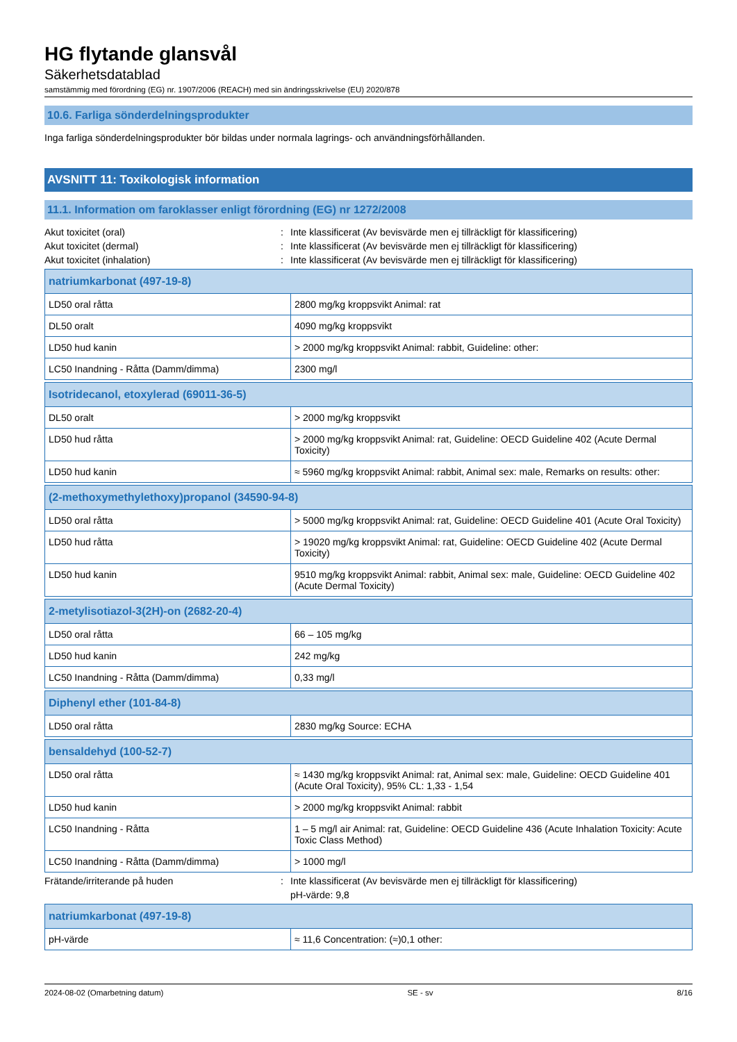HG flytande glansvål
Säkerhetsdatablad
samstämmig med förordning (EG) nr. 1907/2006 (REACH) med sin ändringsskrivelse (EU) 2020/878
10.6. Farliga sönderdelningsprodukter
Inga farliga sönderdelningsprodukter bör bildas under normala lagrings- och användningsförhållanden.
AVSNITT 11: Toxikologisk information
11.1. Information om faroklasser enligt förordning (EG) nr 1272/2008
Akut toxicitet (oral): Inte klassificerat (Av bevisvärde men ej tillräckligt för klassificering)
Akut toxicitet (dermal): Inte klassificerat (Av bevisvärde men ej tillräckligt för klassificering)
Akut toxicitet (inhalation): Inte klassificerat (Av bevisvärde men ej tillräckligt för klassificering)
| natriumkarbonat (497-19-8) | |
| --- | --- |
| LD50 oral råtta | 2800 mg/kg kroppsvikt Animal: rat |
| DL50 oralt | 4090 mg/kg kroppsvikt |
| LD50 hud kanin | > 2000 mg/kg kroppsvikt Animal: rabbit, Guideline: other: |
| LC50 Inandning - Råtta (Damm/dimma) | 2300 mg/l |
| Isotridecanol, etoxylerad (69011-36-5) | |
| --- | --- |
| DL50 oralt | > 2000 mg/kg kroppsvikt |
| LD50 hud råtta | > 2000 mg/kg kroppsvikt Animal: rat, Guideline: OECD Guideline 402 (Acute Dermal Toxicity) |
| LD50 hud kanin | ≈ 5960 mg/kg kroppsvikt Animal: rabbit, Animal sex: male, Remarks on results: other: |
| (2-methoxymethylethoxy)propanol (34590-94-8) | |
| --- | --- |
| LD50 oral råtta | > 5000 mg/kg kroppsvikt Animal: rat, Guideline: OECD Guideline 401 (Acute Oral Toxicity) |
| LD50 hud råtta | > 19020 mg/kg kroppsvikt Animal: rat, Guideline: OECD Guideline 402 (Acute Dermal Toxicity) |
| LD50 hud kanin | 9510 mg/kg kroppsvikt Animal: rabbit, Animal sex: male, Guideline: OECD Guideline 402 (Acute Dermal Toxicity) |
| 2-metylisotiazol-3(2H)-on (2682-20-4) | |
| --- | --- |
| LD50 oral råtta | 66 – 105 mg/kg |
| LD50 hud kanin | 242 mg/kg |
| LC50 Inandning - Råtta (Damm/dimma) | 0,33 mg/l |
| Diphenyl ether (101-84-8) | |
| --- | --- |
| LD50 oral råtta | 2830 mg/kg Source: ECHA |
| bensaldehyd (100-52-7) | |
| --- | --- |
| LD50 oral råtta | ≈ 1430 mg/kg kroppsvikt Animal: rat, Animal sex: male, Guideline: OECD Guideline 401 (Acute Oral Toxicity), 95% CL: 1,33 - 1,54 |
| LD50 hud kanin | > 2000 mg/kg kroppsvikt Animal: rabbit |
| LC50 Inandning - Råtta | 1 – 5 mg/l air Animal: rat, Guideline: OECD Guideline 436 (Acute Inhalation Toxicity: Acute Toxic Class Method) |
| LC50 Inandning - Råtta (Damm/dimma) | > 1000 mg/l |
Frätande/irriterande på huden: Inte klassificerat (Av bevisvärde men ej tillräckligt för klassificering)
pH-värde: 9,8
| natriumkarbonat (497-19-8) | |
| --- | --- |
| pH-värde | ≈ 11,6 Concentration: (≈)0,1 other: |
2024-08-02 (Omarbetning datum) SE - sv 8/16